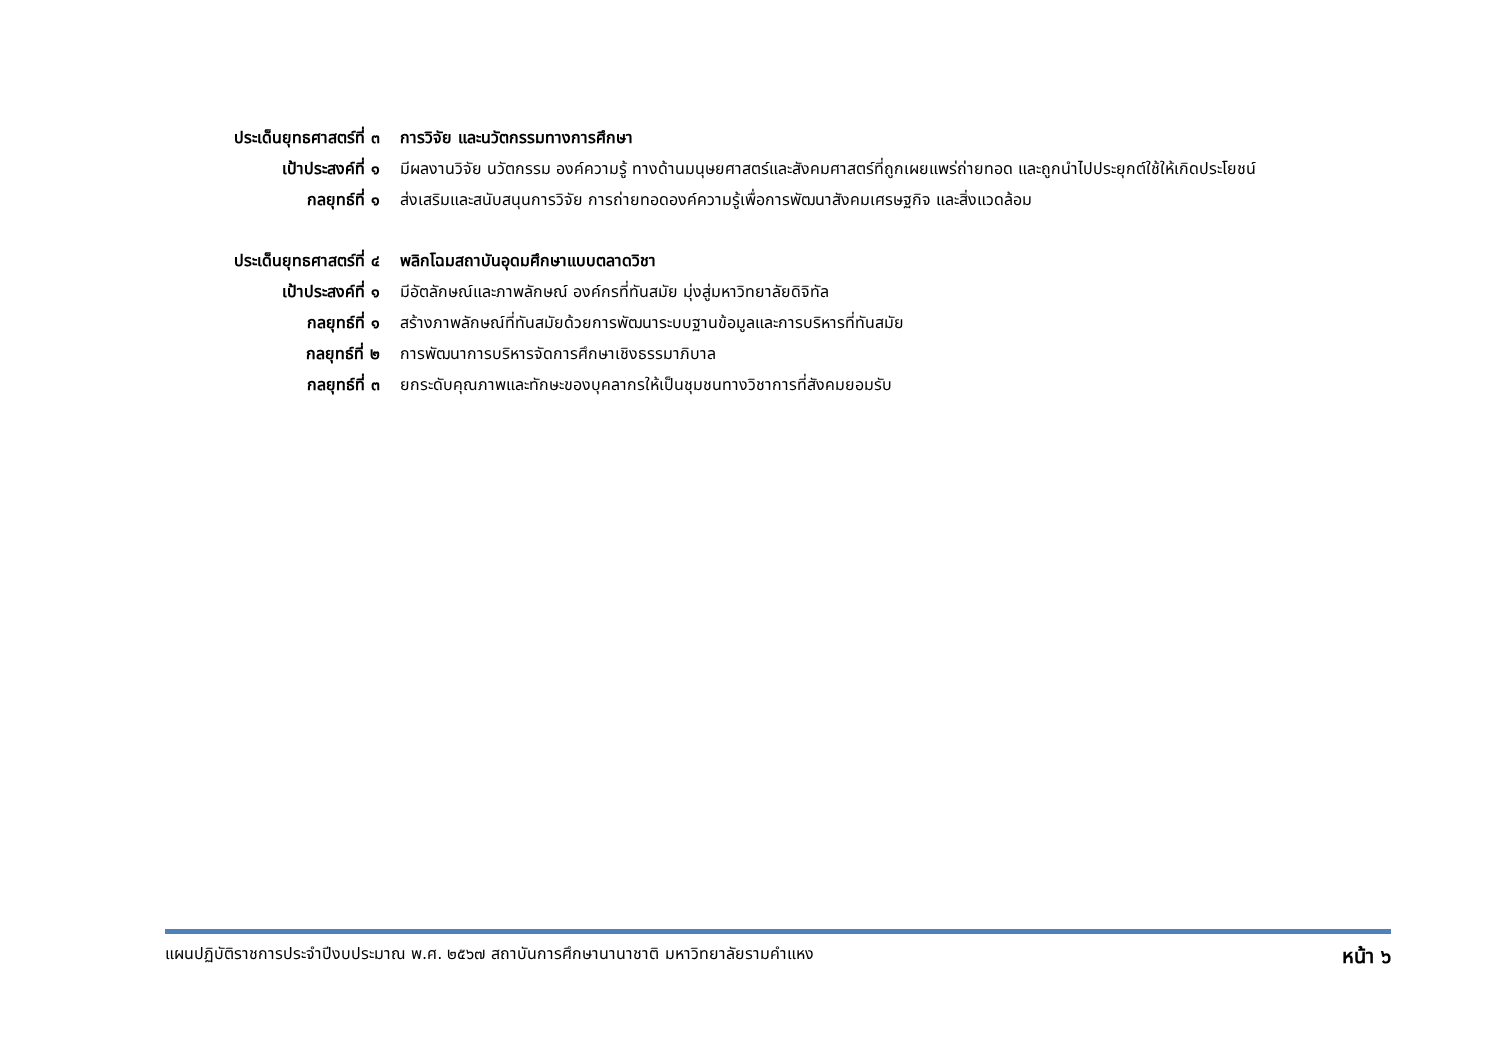ประเด็นยุทธศาสตร์ที่ ๓
การวิจัย และนวัตกรรมทางการศึกษา
เป้าประสงค์ที่ ๑ มีผลงานวิจัย นวัตกรรม องค์ความรู้ ทางด้านมนุษยศาสตร์และสังคมศาสตร์ที่ถูกเผยแพร่ถ่ายทอด และถูกนำไปประยุกต์ใช้ให้เกิดประโยชน์
กลยุทธ์ที่ ๑ ส่งเสริมและสนับสนุนการวิจัย การถ่ายทอดองค์ความรู้เพื่อการพัฒนาสังคมเศรษฐกิจ และสิ่งแวดล้อม
ประเด็นยุทธศาสตร์ที่ ๔
พลิกโฉมสถาบันอุดมศึกษาแบบตลาดวิชา
เป้าประสงค์ที่ ๑ มีอัตลักษณ์และภาพลักษณ์ องค์กรที่ทันสมัย มุ่งสู่มหาวิทยาลัยดิจิทัล
กลยุทธ์ที่ ๑ สร้างภาพลักษณ์ที่ทันสมัยด้วยการพัฒนาระบบฐานข้อมูลและการบริหารที่ทันสมัย
กลยุทธ์ที่ ๒ การพัฒนาการบริหารจัดการศึกษาเชิงธรรมาภิบาล
กลยุทธ์ที่ ๓ ยกระดับคุณภาพและทักษะของบุคลากรให้เป็นชุมชนทางวิชาการที่สังคมยอมรับ
แผนปฏิบัติราชการประจำปีงบประมาณ พ.ศ. ๒๕๖๗ สถาบันการศึกษานานาชาติ มหาวิทยาลัยรามคำแหง หน้า ๖